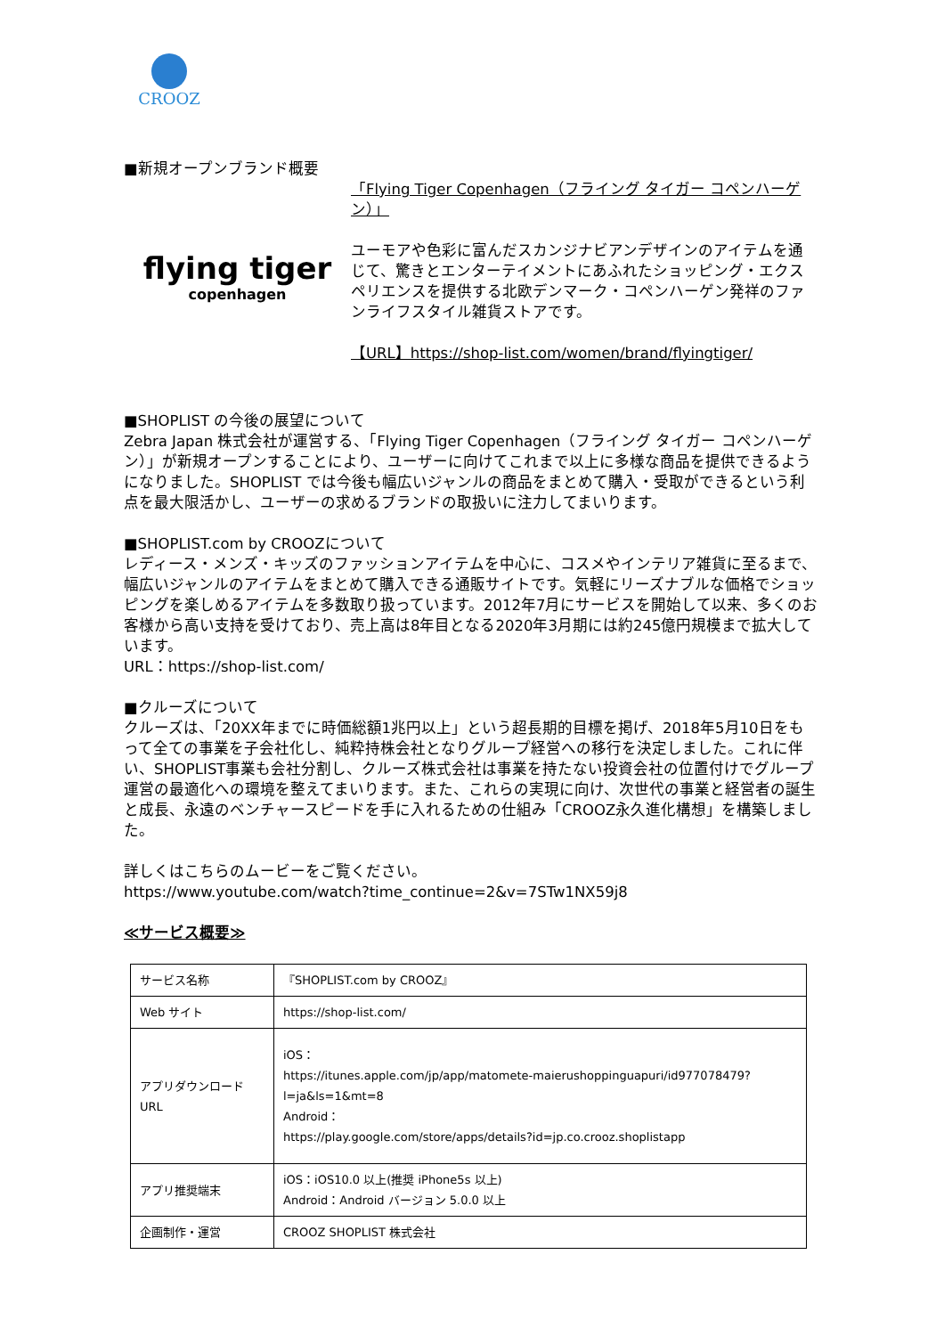CROOZ
■新規オープンブランド概要
flying tiger
copenhagen
「Flying Tiger Copenhagen（フライング タイガー コペンハーゲン）」
ユーモアや色彩に富んだスカンジナビアンデザインのアイテムを通じて、驚きとエンターテイメントにあふれたショッピング・エクスペリエンスを提供する北欧デンマーク・コペンハーゲン発祥のファンライフスタイル雑貨ストアです。
【URL】https://shop-list.com/women/brand/flyingtiger/
■SHOPLIST の今後の展望について
Zebra Japan 株式会社が運営する、「Flying Tiger Copenhagen（フライング タイガー コペンハーゲン）」が新規オープンすることにより、ユーザーに向けてこれまで以上に多様な商品を提供できるようになりました。SHOPLIST では今後も幅広いジャンルの商品をまとめて購入・受取ができるという利点を最大限活かし、ユーザーの求めるブランドの取扱いに注力してまいります。
■SHOPLIST.com by CROOZについて
レディース・メンズ・キッズのファッションアイテムを中心に、コスメやインテリア雑貨に至るまで、幅広いジャンルのアイテムをまとめて購入できる通販サイトです。気軽にリーズナブルな価格でショッピングを楽しめるアイテムを多数取り扱っています。2012年7月にサービスを開始して以来、多くのお客様から高い支持を受けており、売上高は8年目となる2020年3月期には約245億円規模まで拡大しています。
URL：https://shop-list.com/
■クルーズについて
クルーズは、「20XX年までに時価総額1兆円以上」という超長期的目標を掲げ、2018年5月10日をもって全ての事業を子会社化し、純粋持株会社となりグループ経営への移行を決定しました。これに伴い、SHOPLIST事業も会社分割し、クルーズ株式会社は事業を持たない投資会社の位置付けでグループ運営の最適化への環境を整えてまいります。また、これらの実現に向け、次世代の事業と経営者の誕生と成長、永遠のベンチャースピードを手に入れるための仕組み「CROOZ永久進化構想」を構築しました。
詳しくはこちらのムービーをご覧ください。
https://www.youtube.com/watch?time_continue=2&v=7STw1NX59j8
≪サービス概要≫
| サービス名称 | 『SHOPLIST.com by CROOZ』 |
| Web サイト | https://shop-list.com/ |
| アプリダウンロード URL | iOS： https://itunes.apple.com/jp/app/matomete-maierushoppinguapuri/id977078479?l=ja&ls=1&mt=8 Android： https://play.google.com/store/apps/details?id=jp.co.crooz.shoplistapp |
| アプリ推奨端末 | iOS：iOS10.0 以上(推奨 iPhone5s 以上) Android：Android バージョン 5.0.0 以上 |
| 企画制作・運営 | CROOZ SHOPLIST 株式会社 |